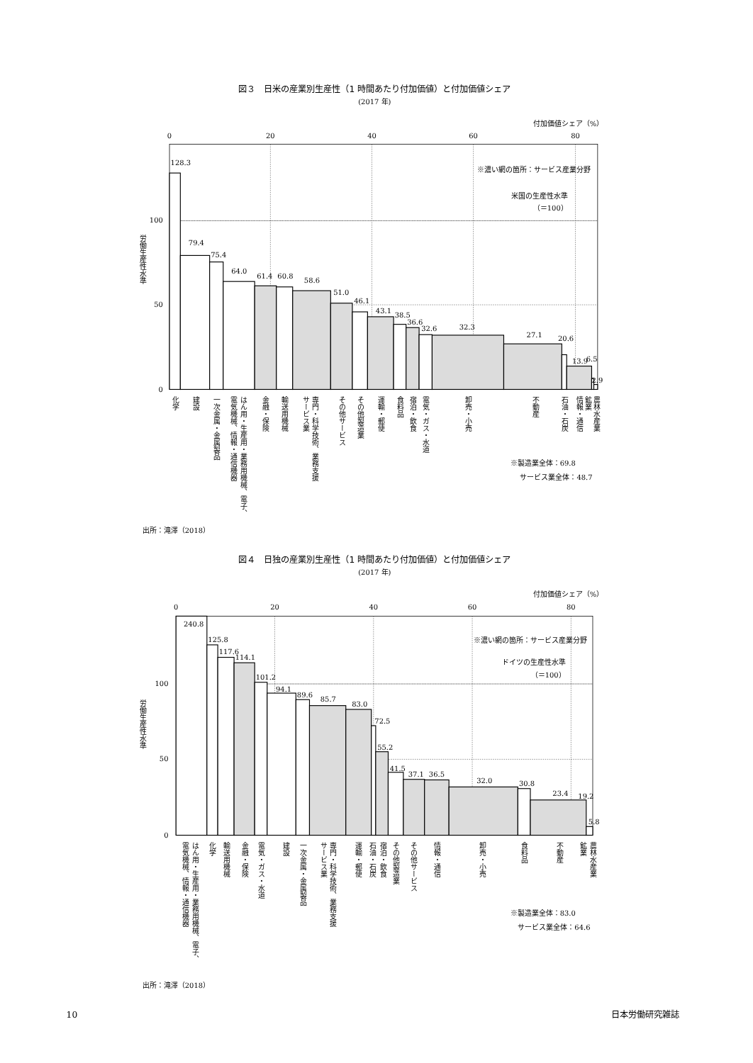図３　日米の産業別生産性（1 時間あたり付加価値）と付加価値シェア
(2017 年)
付加価値シェア（%）
0
20
40
60
80
100
50
0
労働生産性水準
※濃い網の箇所：サービス産業分野
米国の生産性水準
（＝100）
128.3
79.4
75.4
64.0
61.4
60.8
58.6
51.0
46.1
43.1
38.5
36.6
32.6
32.3
27.1
20.6
13.9
6.5
2.9
化学
建設
一次金属・金属製品
はん用・生産用・業務用機械、電子、
電気機械、情報・通信機器
金融・保険
輸送用機械
専門・科学技術、業務支援
サービス業
その他サービス
その他製造業
運輸・郵便
食料品
宿泊・飲食
電気・ガス・水道
卸売・小売
不動産
石油・石炭
情報・通信
農林水産業
鉱業
※製造業全体：69.8
サービス業全体：48.7
出所：滝澤（2018）
図４　日独の産業別生産性（1 時間あたり付加価値）と付加価値シェア
(2017 年)
付加価値シェア（%）
0
20
40
60
80
100
50
0
労働生産性水準
※濃い網の箇所：サービス産業分野
ドイツの生産性水準
（＝100）
240.8
125.8
117.6
114.1
101.2
94.1
89.6
85.7
83.0
72.5
55.2
41.5
37.1
36.5
32.0
30.8
23.4
19.2
5.8
はん用・生産用・業務用機械、電子、
電気機械、情報・通信機器
化学
輸送用機械
金融・保険
電気・ガス・水道
建設
一次金属・金属製品
専門・科学技術、業務支援
サービス業
運輸・郵便
石油・石炭
宿泊・飲食
その他製造業
その他サービス
情報・通信
卸売・小売
食料品
不動産
農林水産業
鉱業
※製造業全体：83.0
サービス業全体：64.6
出所：滝澤（2018）
10
日本労働研究雑誌